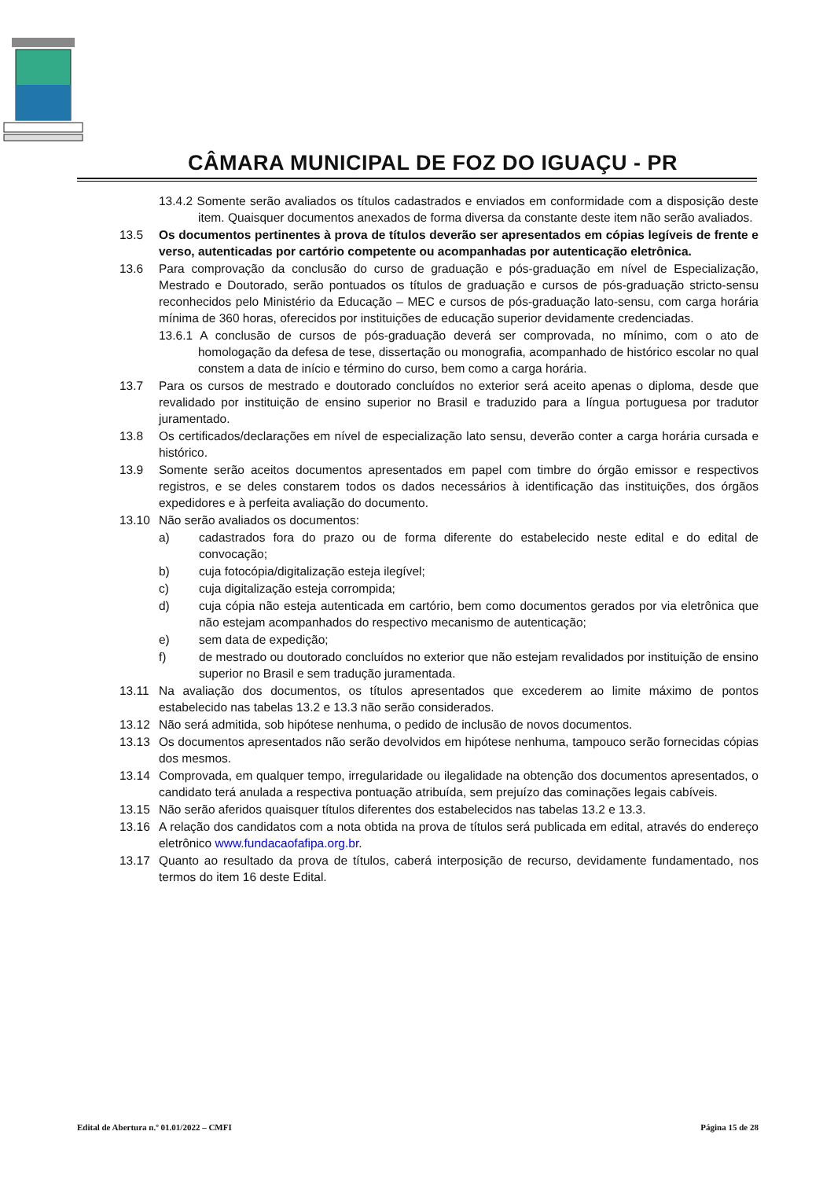CÂMARA MUNICIPAL DE FOZ DO IGUAÇU - PR
13.4.2 Somente serão avaliados os títulos cadastrados e enviados em conformidade com a disposição deste item. Quaisquer documentos anexados de forma diversa da constante deste item não serão avaliados.
13.5 Os documentos pertinentes à prova de títulos deverão ser apresentados em cópias legíveis de frente e verso, autenticadas por cartório competente ou acompanhadas por autenticação eletrônica.
13.6 Para comprovação da conclusão do curso de graduação e pós-graduação em nível de Especialização, Mestrado e Doutorado, serão pontuados os títulos de graduação e cursos de pós-graduação stricto-sensu reconhecidos pelo Ministério da Educação – MEC e cursos de pós-graduação lato-sensu, com carga horária mínima de 360 horas, oferecidos por instituições de educação superior devidamente credenciadas.
13.6.1 A conclusão de cursos de pós-graduação deverá ser comprovada, no mínimo, com o ato de homologação da defesa de tese, dissertação ou monografia, acompanhado de histórico escolar no qual constem a data de início e término do curso, bem como a carga horária.
13.7 Para os cursos de mestrado e doutorado concluídos no exterior será aceito apenas o diploma, desde que revalidado por instituição de ensino superior no Brasil e traduzido para a língua portuguesa por tradutor juramentado.
13.8 Os certificados/declarações em nível de especialização lato sensu, deverão conter a carga horária cursada e histórico.
13.9 Somente serão aceitos documentos apresentados em papel com timbre do órgão emissor e respectivos registros, e se deles constarem todos os dados necessários à identificação das instituições, dos órgãos expedidores e à perfeita avaliação do documento.
13.10 Não serão avaliados os documentos:
a) cadastrados fora do prazo ou de forma diferente do estabelecido neste edital e do edital de convocação;
b) cuja fotocópia/digitalização esteja ilegível;
c) cuja digitalização esteja corrompida;
d) cuja cópia não esteja autenticada em cartório, bem como documentos gerados por via eletrônica que não estejam acompanhados do respectivo mecanismo de autenticação;
e) sem data de expedição;
f) de mestrado ou doutorado concluídos no exterior que não estejam revalidados por instituição de ensino superior no Brasil e sem tradução juramentada.
13.11 Na avaliação dos documentos, os títulos apresentados que excederem ao limite máximo de pontos estabelecido nas tabelas 13.2 e 13.3 não serão considerados.
13.12 Não será admitida, sob hipótese nenhuma, o pedido de inclusão de novos documentos.
13.13 Os documentos apresentados não serão devolvidos em hipótese nenhuma, tampouco serão fornecidas cópias dos mesmos.
13.14 Comprovada, em qualquer tempo, irregularidade ou ilegalidade na obtenção dos documentos apresentados, o candidato terá anulada a respectiva pontuação atribuída, sem prejuízo das cominações legais cabíveis.
13.15 Não serão aferidos quaisquer títulos diferentes dos estabelecidos nas tabelas 13.2 e 13.3.
13.16 A relação dos candidatos com a nota obtida na prova de títulos será publicada em edital, através do endereço eletrônico www.fundacaofafipa.org.br.
13.17 Quanto ao resultado da prova de títulos, caberá interposição de recurso, devidamente fundamentado, nos termos do item 16 deste Edital.
Edital de Abertura n.º 01.01/2022 – CMFI Página 15 de 28